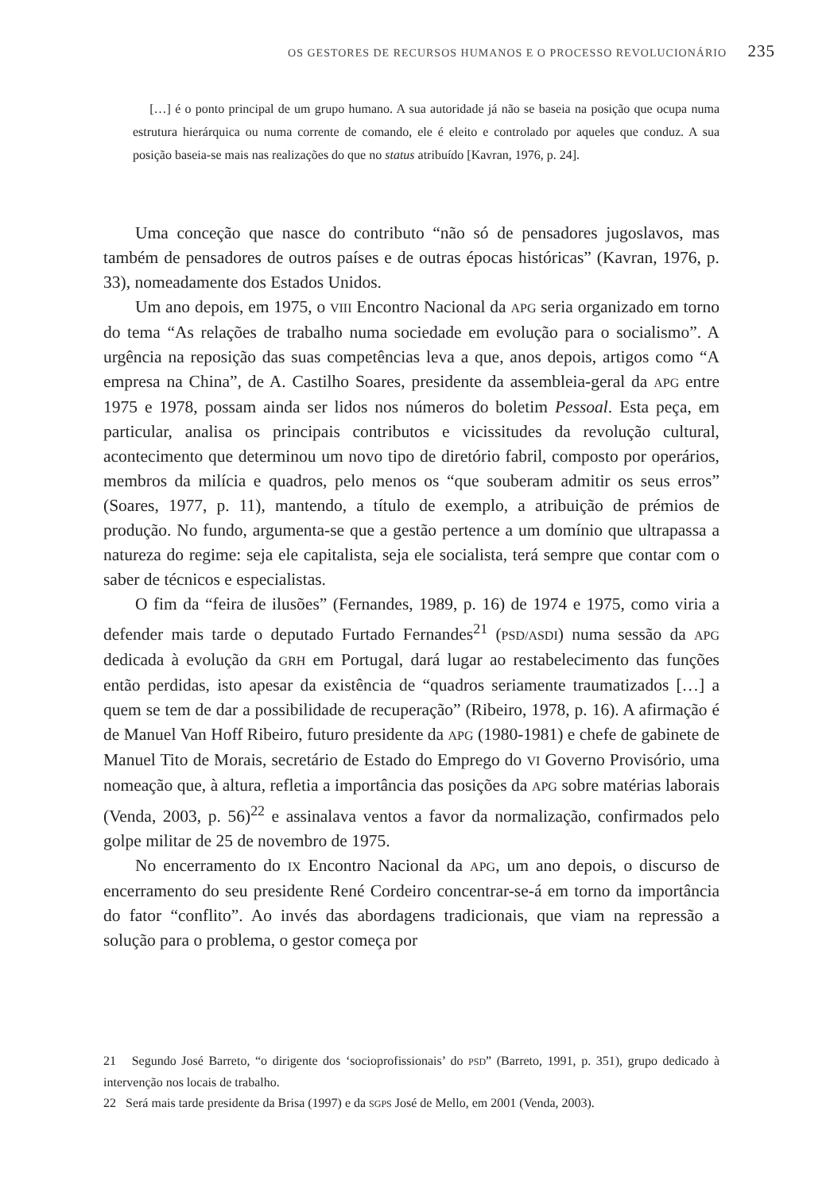OS GESTORES DE RECURSOS HUMANOS E O PROCESSO REVOLUCIONÁRIO 235
[…] é o ponto principal de um grupo humano. A sua autoridade já não se baseia na posição que ocupa numa estrutura hierárquica ou numa corrente de comando, ele é eleito e controlado por aqueles que conduz. A sua posição baseia-se mais nas realizações do que no status atribuído [Kavran, 1976, p. 24].
Uma conceção que nasce do contributo “não só de pensadores jugoslavos, mas também de pensadores de outros países e de outras épocas históricas” (Kavran, 1976, p. 33), nomeadamente dos Estados Unidos.
Um ano depois, em 1975, o VIII Encontro Nacional da APG seria organizado em torno do tema “As relações de trabalho numa sociedade em evolução para o socialismo”. A urgência na reposição das suas competências leva a que, anos depois, artigos como “A empresa na China”, de A. Castilho Soares, presidente da assembleia-geral da APG entre 1975 e 1978, possam ainda ser lidos nos números do boletim Pessoal. Esta peça, em particular, analisa os principais contributos e vicissitudes da revolução cultural, acontecimento que determinou um novo tipo de diretório fabril, composto por operários, membros da milícia e quadros, pelo menos os “que souberam admitir os seus erros” (Soares, 1977, p. 11), mantendo, a título de exemplo, a atribuição de prémios de produção. No fundo, argumenta-se que a gestão pertence a um domínio que ultrapassa a natureza do regime: seja ele capitalista, seja ele socialista, terá sempre que contar com o saber de técnicos e especialistas.
O fim da “feira de ilusões” (Fernandes, 1989, p. 16) de 1974 e 1975, como viria a defender mais tarde o deputado Furtado Fernandes<sup>21</sup> (PSD/ASDI) numa sessão da APG dedicada à evolução da GRH em Portugal, dará lugar ao restabelecimento das funções então perdidas, isto apesar da existência de “quadros seriamente traumatizados […] a quem se tem de dar a possibilidade de recuperação” (Ribeiro, 1978, p. 16). A afirmação é de Manuel Van Hoff Ribeiro, futuro presidente da APG (1980-1981) e chefe de gabinete de Manuel Tito de Morais, secretário de Estado do Emprego do VI Governo Provisório, uma nomeação que, à altura, refletia a importância das posições da APG sobre matérias laborais (Venda, 2003, p. 56)<sup>22</sup> e assinalava ventos a favor da normalização, confirmados pelo golpe militar de 25 de novembro de 1975.
No encerramento do IX Encontro Nacional da APG, um ano depois, o discurso de encerramento do seu presidente René Cordeiro concentrar-se-á em torno da importância do fator “conflito”. Ao invés das abordagens tradicionais, que viam na repressão a solução para o problema, o gestor começa por
21 Segundo José Barreto, “o dirigente dos ‘socioprofissionais’ do PSD” (Barreto, 1991, p. 351), grupo dedicado à intervenção nos locais de trabalho.
22 Será mais tarde presidente da Brisa (1997) e da SGPS José de Mello, em 2001 (Venda, 2003).